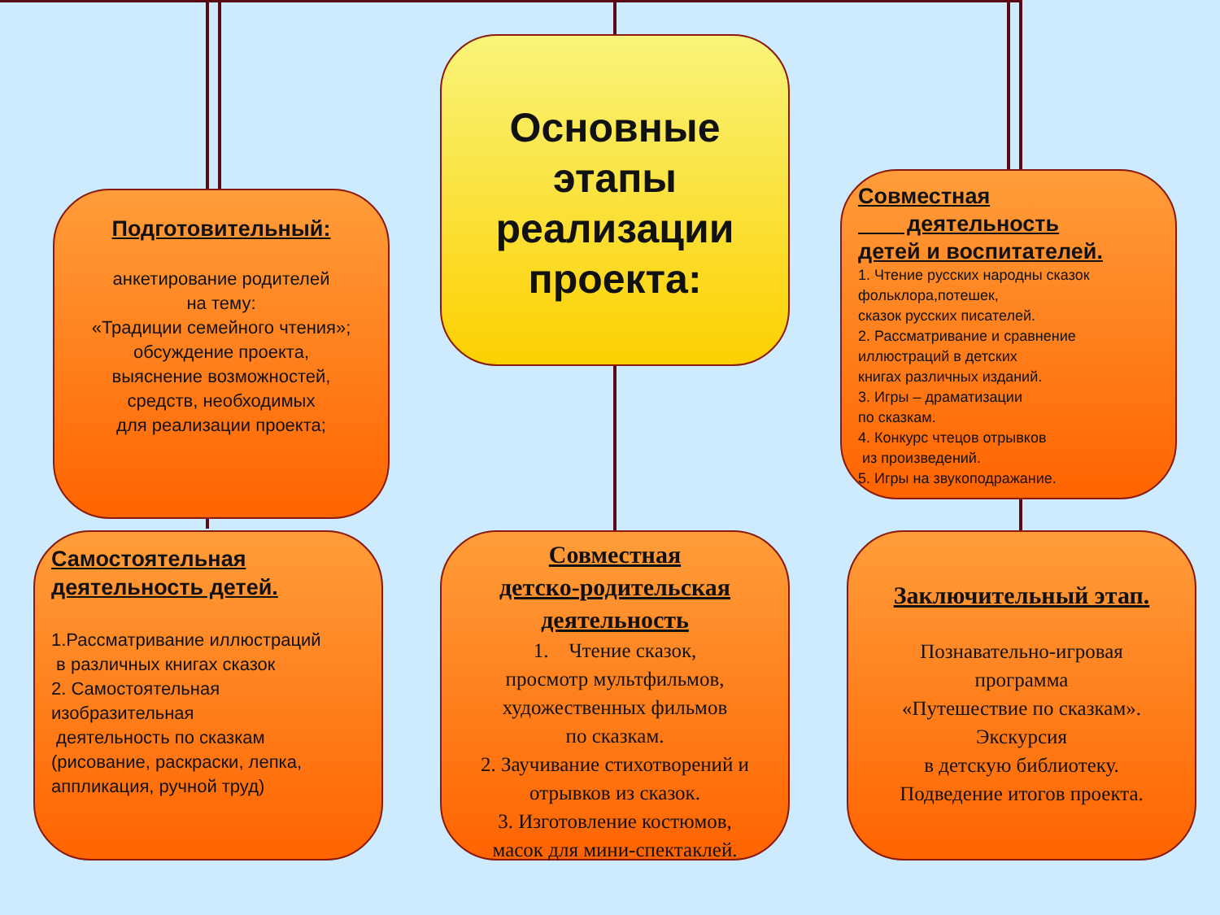Основные
этапы
реализации
проекта:
Подготовительный:
анкетирование родителей
на тему:
«Традиции семейного чтения»;
обсуждение проекта,
выяснение возможностей,
средств, необходимых
для реализации проекта;
Совместная
деятельность
детей и воспитателей.
1. Чтение русских народны сказок
фольклора,потешек,
сказок русских писателей.
2. Рассматривание и сравнение
иллюстраций в детских
книгах различных изданий.
3. Игры – драматизации
по сказкам.
4. Конкурс чтецов отрывков
из произведений.
5. Игры на звукоподражание.
Самостоятельная
деятельность детей.
1.Рассматривание иллюстраций
в различных книгах сказок
2. Самостоятельная
изобразительная
деятельность по сказкам
(рисование, раскраски, лепка,
аппликация, ручной труд)
Совместная
детско-родительская
деятельность
1. Чтение сказок,
просмотр мультфильмов,
художественных фильмов
по сказкам.
2. Заучивание стихотворений и
отрывков из сказок.
3. Изготовление костюмов,
масок для мини-спектаклей.
Заключительный этап.
Познавательно-игровая
программа
«Путешествие по сказкам».
Экскурсия
в детскую библиотеку.
Подведение итогов проекта.